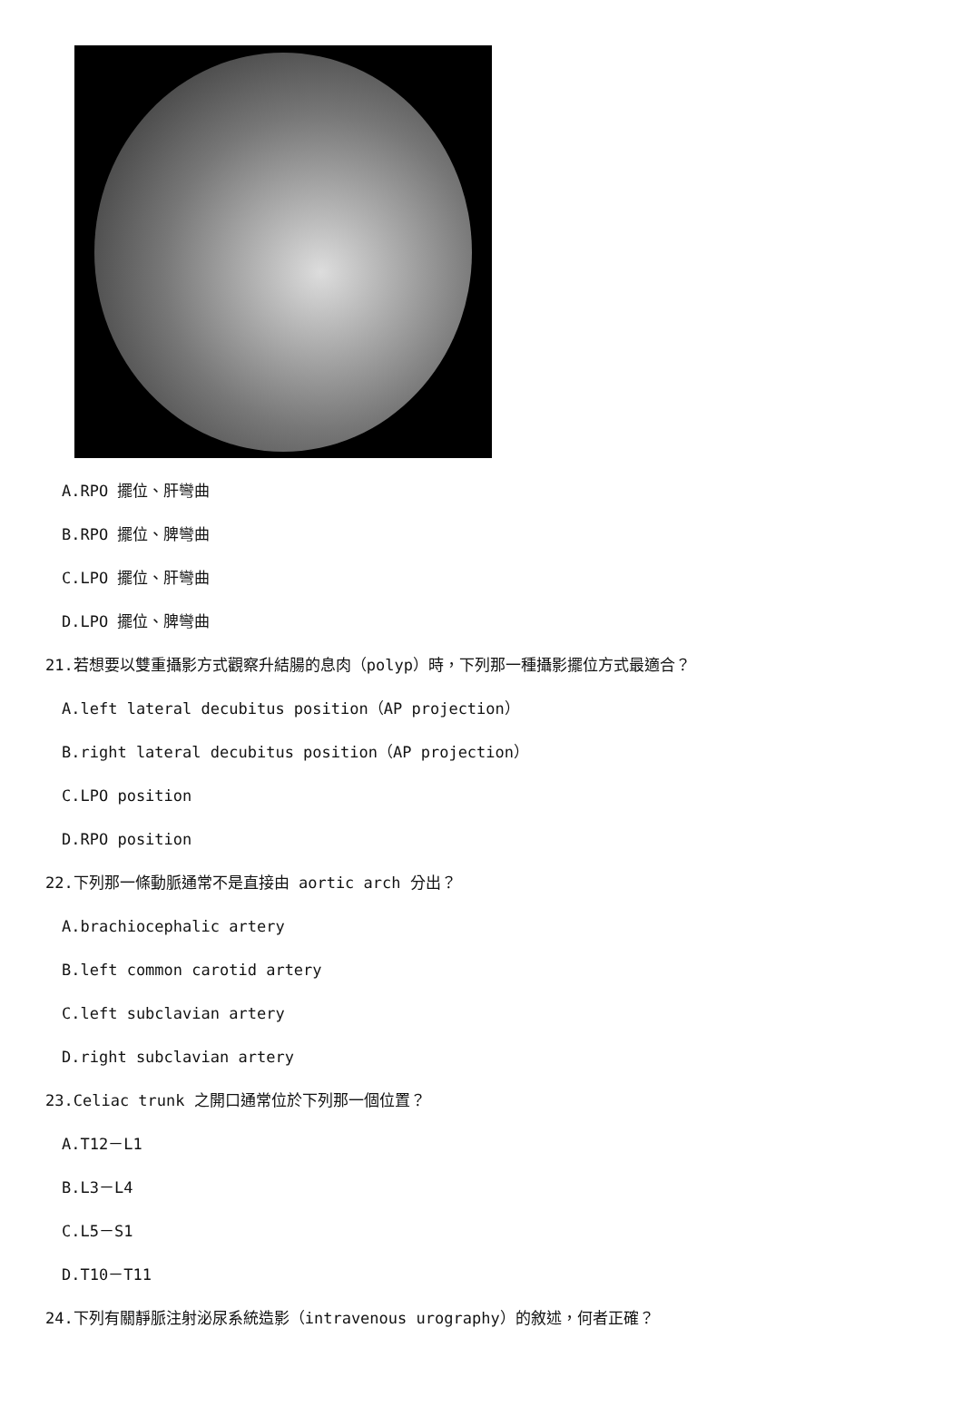A.RPO 擺位、肝彎曲
B.RPO 擺位、脾彎曲
C.LPO 擺位、肝彎曲
D.LPO 擺位、脾彎曲
21.若想要以雙重攝影方式觀察升結腸的息肉（polyp）時，下列那一種攝影擺位方式最適合？
A.left lateral decubitus position（AP projection）
B.right lateral decubitus position（AP projection）
C.LPO position
D.RPO position
22.下列那一條動脈通常不是直接由 aortic arch 分出？
A.brachiocephalic artery
B.left common carotid artery
C.left subclavian artery
D.right subclavian artery
23.Celiac trunk 之開口通常位於下列那一個位置？
A.T12－L1
B.L3－L4
C.L5－S1
D.T10－T11
24.下列有關靜脈注射泌尿系統造影（intravenous urography）的敘述，何者正確？